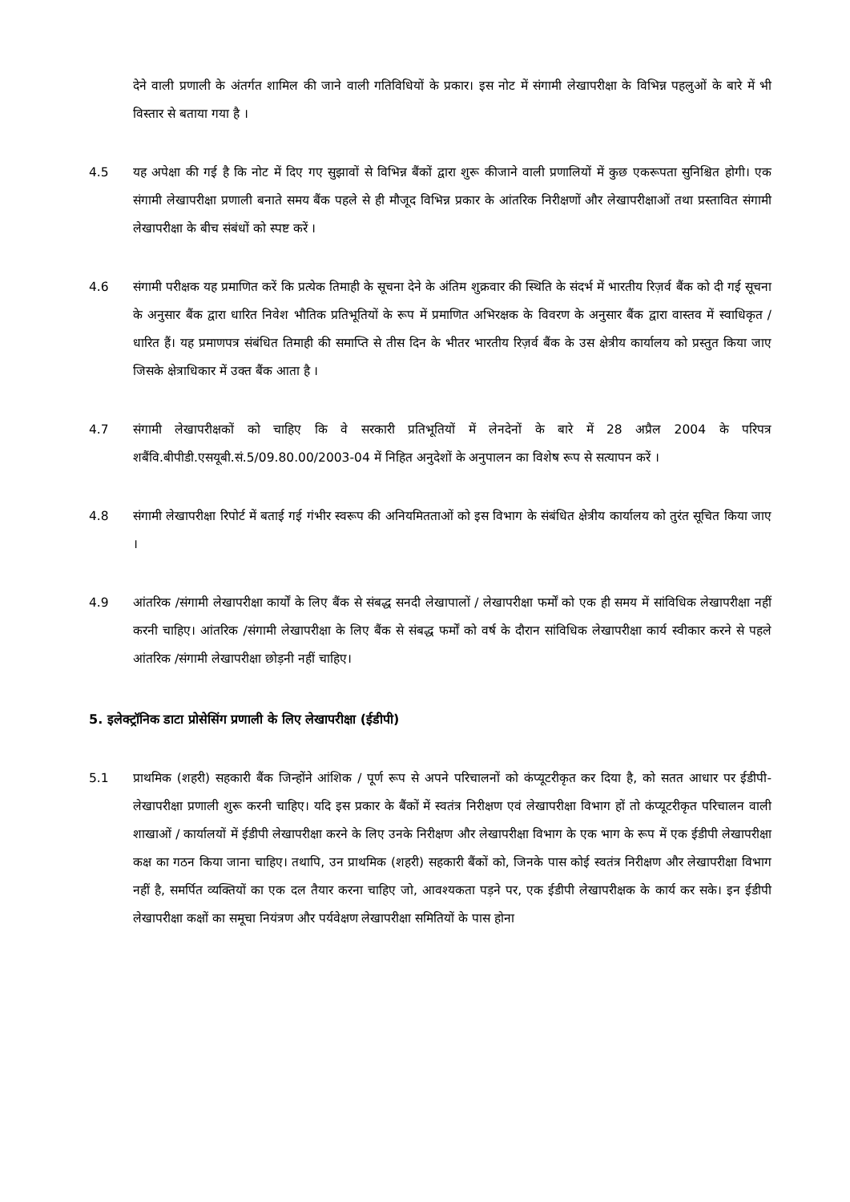देने वाली प्रणाली के अंतर्गत शामिल की जाने वाली गतिविधियों के प्रकार। इस नोट में संगामी लेखापरीक्षा के विभिन्न पहलुओं के बारे में भी विस्तार से बताया गया है ।
4.5 यह अपेक्षा की गई है कि नोट में दिए गए सुझावों से विभिन्न बैंकों द्वारा शुरू कीजाने वाली प्रणालियों में कुछ एकरूपता सुनिश्चित होगी। एक संगामी लेखापरीक्षा प्रणाली बनाते समय बैंक पहले से ही मौजूद विभिन्न प्रकार के आंतरिक निरीक्षणों और लेखापरीक्षाओं तथा प्रस्तावित संगामी लेखापरीक्षा के बीच संबंधों को स्पष्ट करें ।
4.6 संगामी परीक्षक यह प्रमाणित करें कि प्रत्येक तिमाही के सूचना देने के अंतिम शुक्रवार की स्थिति के संदर्भ में भारतीय रिज़र्व बैंक को दी गई सूचना के अनुसार बैंक द्वारा धारित निवेश भौतिक प्रतिभूतियों के रूप में प्रमाणित अभिरक्षक के विवरण के अनुसार बैंक द्वारा वास्तव में स्वाधिकृत / धारित हैं। यह प्रमाणपत्र संबंधित तिमाही की समाप्ति से तीस दिन के भीतर भारतीय रिज़र्व बैंक के उस क्षेत्रीय कार्यालय को प्रस्तुत किया जाए जिसके क्षेत्राधिकार में उक्त बैंक आता है ।
4.7 संगामी लेखापरीक्षकों को चाहिए कि वे सरकारी प्रतिभूतियों में लेनदेनों के बारे में 28 अप्रैल 2004 के परिपत्र शबैंवि.बीपीडी.एसयूबी.सं.5/09.80.00/2003-04 में निहित अनुदेशों के अनुपालन का विशेष रूप से सत्यापन करें ।
4.8 संगामी लेखापरीक्षा रिपोर्ट में बताई गई गंभीर स्वरूप की अनियमितताओं को इस विभाग के संबंधित क्षेत्रीय कार्यालय को तुरंत सूचित किया जाए ।
4.9 आंतरिक /संगामी लेखापरीक्षा कार्यों के लिए बैंक से संबद्ध सनदी लेखापालों / लेखापरीक्षा फर्मों को एक ही समय में सांविधिक लेखापरीक्षा नहीं करनी चाहिए। आंतरिक /संगामी लेखापरीक्षा के लिए बैंक से संबद्ध फर्मों को वर्ष के दौरान सांविधिक लेखापरीक्षा कार्य स्वीकार करने से पहले आंतरिक /संगामी लेखापरीक्षा छोड़नी नहीं चाहिए।
5. इलेक्ट्रॉनिक डाटा प्रोसेसिंग प्रणाली के लिए लेखापरीक्षा (ईडीपी)
5.1 प्राथमिक (शहरी) सहकारी बैंक जिन्होंने आंशिक / पूर्ण रूप से अपने परिचालनों को कंप्यूटरीकृत कर दिया है, को सतत आधार पर ईडीपी- लेखापरीक्षा प्रणाली शुरू करनी चाहिए। यदि इस प्रकार के बैंकों में स्वतंत्र निरीक्षण एवं लेखापरीक्षा विभाग हों तो कंप्यूटरीकृत परिचालन वाली शाखाओं / कार्यालयों में ईडीपी लेखापरीक्षा करने के लिए उनके निरीक्षण और लेखापरीक्षा विभाग के एक भाग के रूप में एक ईडीपी लेखापरीक्षा कक्ष का गठन किया जाना चाहिए। तथापि, उन प्राथमिक (शहरी) सहकारी बैंकों को, जिनके पास कोई स्वतंत्र निरीक्षण और लेखापरीक्षा विभाग नहीं है, समर्पित व्यक्तियों का एक दल तैयार करना चाहिए जो, आवश्यकता पड़ने पर, एक ईडीपी लेखापरीक्षक के कार्य कर सके। इन ईडीपी लेखापरीक्षा कक्षों का समूचा नियंत्रण और पर्यवेक्षण लेखापरीक्षा समितियों के पास होना